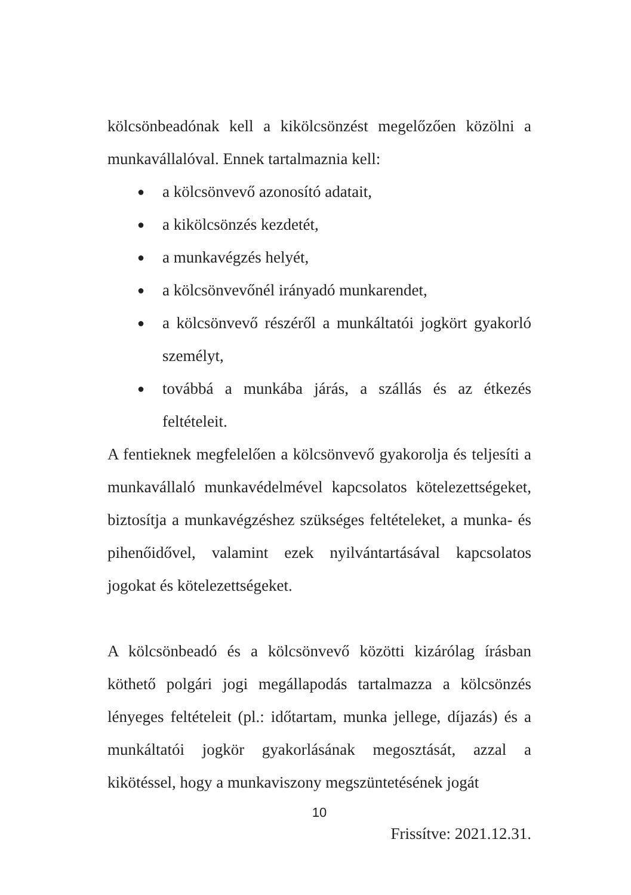kölcsönbeadónak kell a kikölcsönzést megelőzően közölni a munkavállalóval. Ennek tartalmaznia kell:
● a kölcsönvevő azonosító adatait,
● a kikölcsönzés kezdetét,
● a munkavégzés helyét,
● a kölcsönvevőnél irányadó munkarendet,
● a kölcsönvevő részéről a munkáltatói jogkört gyakorló személyt,
● továbbá a munkába járás, a szállás és az étkezés feltételeit.
A fentieknek megfelelően a kölcsönvevő gyakorolja és teljesíti a munkavállaló munkavédelmével kapcsolatos kötelezettségeket, biztosítja a munkavégzéshez szükséges feltételeket, a munka- és pihenőidővel, valamint ezek nyilvántartásával kapcsolatos jogokat és kötelezettségeket.
A kölcsönbeadó és a kölcsönvevő közötti kizárólag írásban köthető polgári jogi megállapodás tartalmazza a kölcsönzés lényeges feltételeit (pl.: időtartam, munka jellege, díjazás) és a munkáltatói jogkör gyakorlásának megosztását, azzal a kikötéssel, hogy a munkaviszony megszüntetésének jogát
10
Frissítve: 2021.12.31.